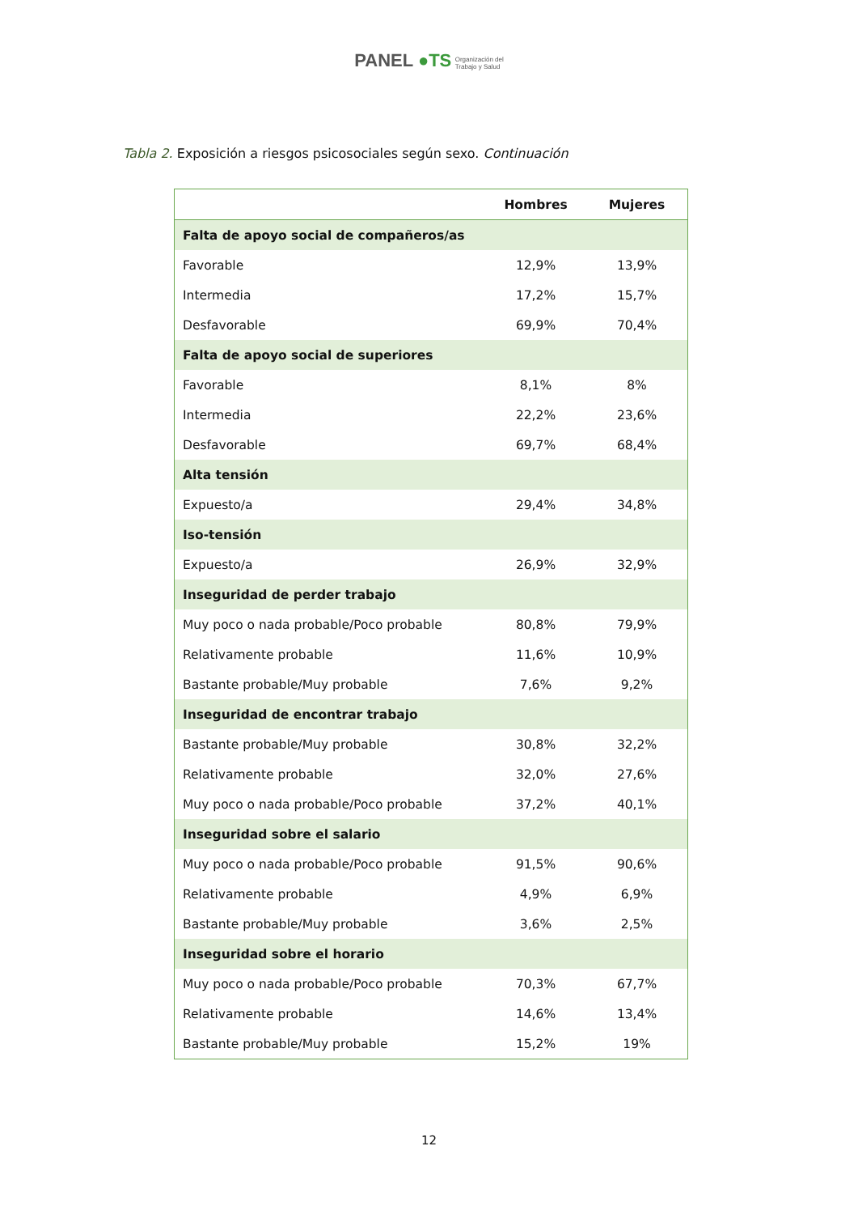PANEL ●TS Organización del
Trabajo y Salud
Tabla 2. Exposición a riesgos psicosociales según sexo. Continuación
| | Hombres | Mujeres |
| --- | --- | --- |
| Falta de apoyo social de compañeros/as | | |
| Favorable | 12,9% | 13,9% |
| Intermedia | 17,2% | 15,7% |
| Desfavorable | 69,9% | 70,4% |
| Falta de apoyo social de superiores | | |
| Favorable | 8,1% | 8% |
| Intermedia | 22,2% | 23,6% |
| Desfavorable | 69,7% | 68,4% |
| Alta tensión | | |
| Expuesto/a | 29,4% | 34,8% |
| Iso-tensión | | |
| Expuesto/a | 26,9% | 32,9% |
| Inseguridad de perder trabajo | | |
| Muy poco o nada probable/Poco probable | 80,8% | 79,9% |
| Relativamente probable | 11,6% | 10,9% |
| Bastante probable/Muy probable | 7,6% | 9,2% |
| Inseguridad de encontrar trabajo | | |
| Bastante probable/Muy probable | 30,8% | 32,2% |
| Relativamente probable | 32,0% | 27,6% |
| Muy poco o nada probable/Poco probable | 37,2% | 40,1% |
| Inseguridad sobre el salario | | |
| Muy poco o nada probable/Poco probable | 91,5% | 90,6% |
| Relativamente probable | 4,9% | 6,9% |
| Bastante probable/Muy probable | 3,6% | 2,5% |
| Inseguridad sobre el horario | | |
| Muy poco o nada probable/Poco probable | 70,3% | 67,7% |
| Relativamente probable | 14,6% | 13,4% |
| Bastante probable/Muy probable | 15,2% | 19% |
12